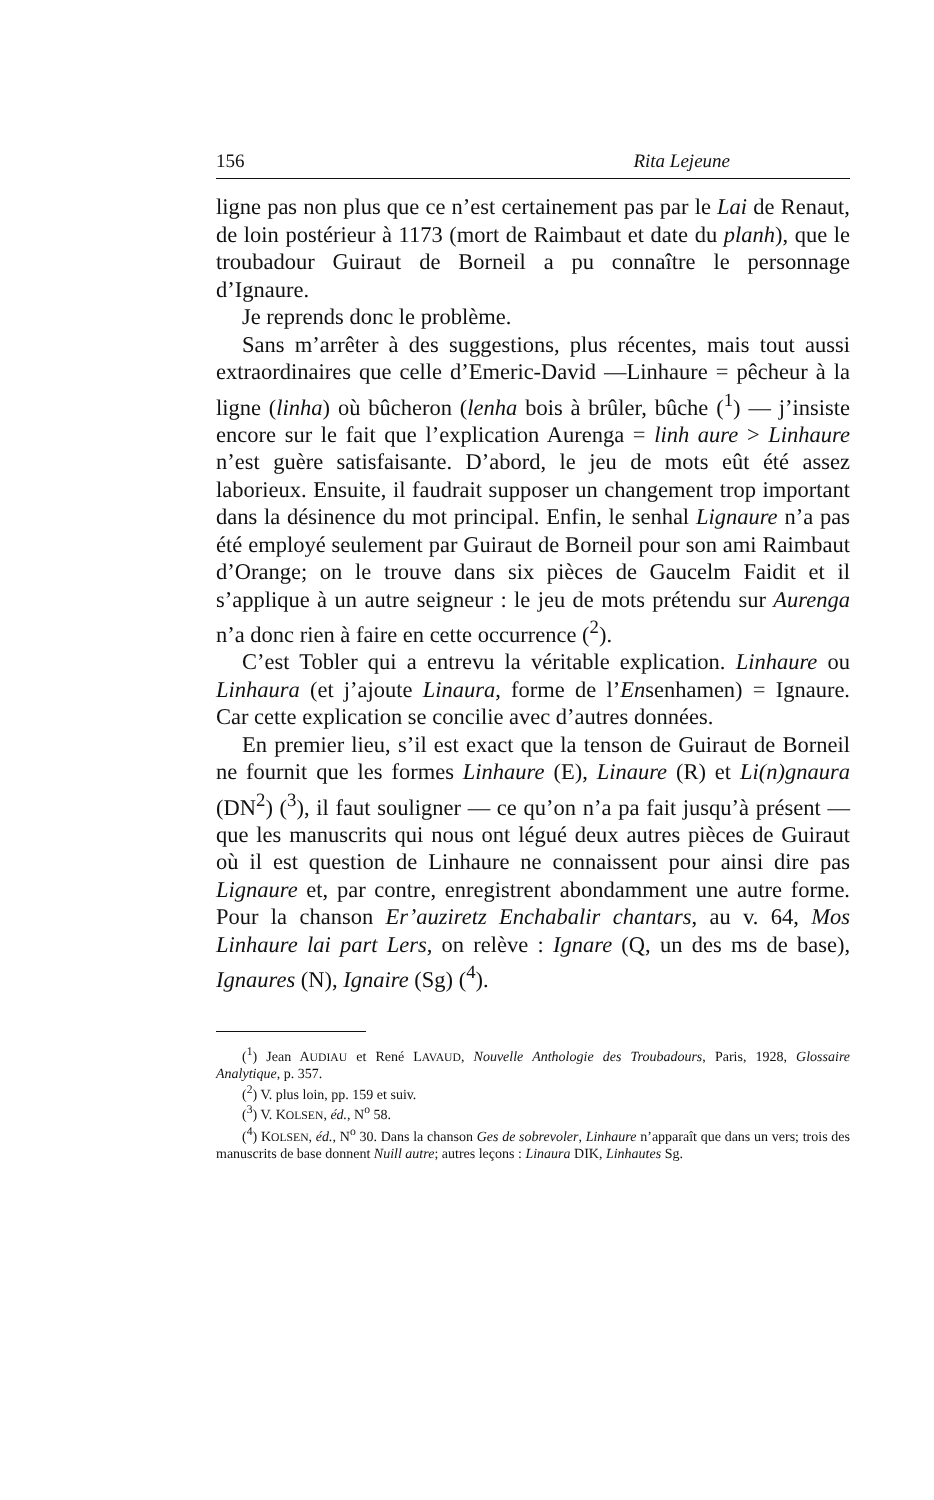156 Rita Lejeune
ligne pas non plus que ce n’est certainement pas par le Lai de Renaut, de loin postérieur à 1173 (mort de Raimbaut et date du planh), que le troubadour Guiraut de Borneil a pu connaître le personnage d’Ignaure.
Je reprends donc le problème.
Sans m’arrêter à des suggestions, plus récentes, mais tout aussi extraordinaires que celle d’Emeric-David —Linhaure = pêcheur à la ligne (linha) où bûcheron (lenha bois à brûler, bûche (<sup>1</sup>) — j’insiste encore sur le fait que l’explication Aurenga = linh aure > Linhaure n’est guère satisfaisante. D’abord, le jeu de mots eût été assez laborieux. Ensuite, il faudrait supposer un changement trop important dans la désinence du mot principal. Enfin, le senhal Lignaure n’a pas été employé seulement par Guiraut de Borneil pour son ami Raimbaut d’Orange; on le trouve dans six pièces de Gaucelm Faidit et il s’applique à un autre seigneur : le jeu de mots prétendu sur Aurenga n’a donc rien à faire en cette occurrence (<sup>2</sup>).
C’est Tobler qui a entrevu la véritable explication. Linhaure ou Linhaura (et j’ajoute Linaura, forme de l’Ensenhamen) = Ignaure. Car cette explication se concilie avec d’autres données.
En premier lieu, s’il est exact que la tenson de Guiraut de Borneil ne fournit que les formes Linhaure (E), Linaure (R) et Li(n)gnaura (DN<sup>2</sup>) (<sup>3</sup>), il faut souligner — ce qu’on n’a pa fait jusqu’à présent — que les manuscrits qui nous ont légué deux autres pièces de Guiraut où il est question de Linhaure ne connaissent pour ainsi dire pas Lignaure et, par contre, enregistrent abondamment une autre forme. Pour la chanson Er’auziretz Enchabalir chantars, au v. 64, Mos Linhaure lai part Lers, on relève : Ignare (Q, un des ms de base), Ignaures (N), Ignaire (Sg) (<sup>4</sup>).
(<sup>1</sup>) Jean AUDIAU et René LAVAUD, Nouvelle Anthologie des Troubadours, Paris, 1928, Glossaire Analytique, p. 357.
(<sup>2</sup>) V. plus loin, pp. 159 et suiv.
(<sup>3</sup>) V. KOLSEN, éd., N<sup>o</sup> 58.
(<sup>4</sup>) KOLSEN, éd., N<sup>o</sup> 30. Dans la chanson Ges de sobrevoler, Linhaure n’apparaît que dans un vers; trois des manuscrits de base donnent Nuill autre; autres leçons : Linaura DIK, Linhautes Sg.